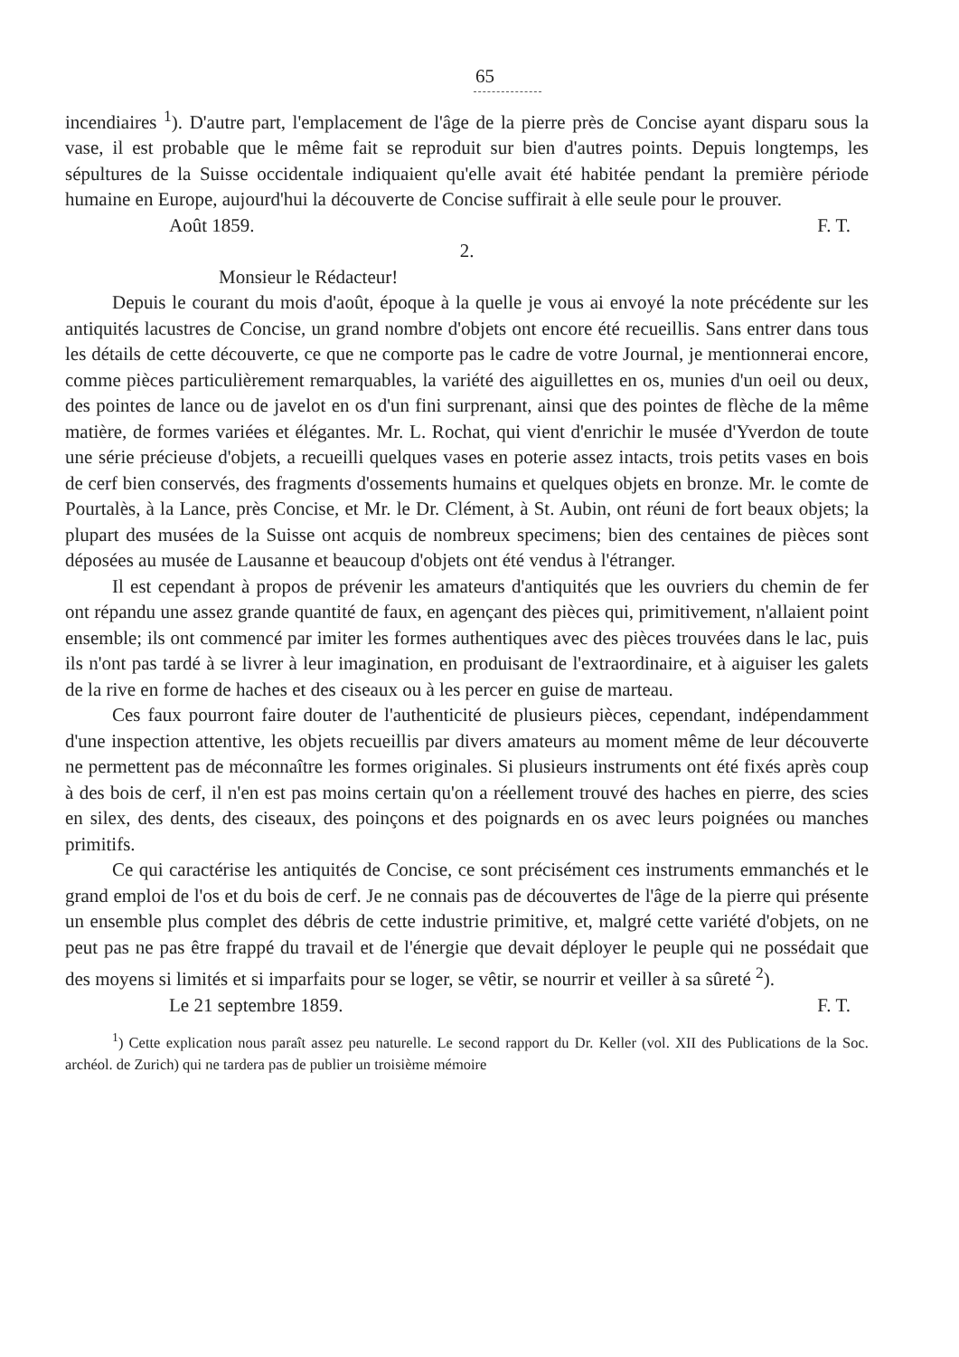65
incendiaires <sup>1</sup>). D'autre part, l'emplacement de l'âge de la pierre près de Concise ayant disparu sous la vase, il est probable que le même fait se reproduit sur bien d'autres points. Depuis longtemps, les sépultures de la Suisse occidentale indiquaient qu'elle avait été habitée pendant la première période humaine en Europe, aujourd'hui la découverte de Concise suffirait à elle seule pour le prouver.
Août 1859. F. T.
2.
Monsieur le Rédacteur!
Depuis le courant du mois d'août, époque à la quelle je vous ai envoyé la note précédente sur les antiquités lacustres de Concise, un grand nombre d'objets ont encore été recueillis. Sans entrer dans tous les détails de cette découverte, ce que ne comporte pas le cadre de votre Journal, je mentionnerai encore, comme pièces particulièrement remarquables, la variété des aiguillettes en os, munies d'un oeil ou deux, des pointes de lance ou de javelot en os d'un fini surprenant, ainsi que des pointes de flèche de la même matière, de formes variées et élégantes. Mr. L. Rochat, qui vient d'enrichir le musée d'Yverdon de toute une série précieuse d'objets, a recueilli quelques vases en poterie assez intacts, trois petits vases en bois de cerf bien conservés, des fragments d'ossements humains et quelques objets en bronze. Mr. le comte de Pourtalès, à la Lance, près Concise, et Mr. le Dr. Clément, à St. Aubin, ont réuni de fort beaux objets; la plupart des musées de la Suisse ont acquis de nombreux specimens; bien des centaines de pièces sont déposées au musée de Lausanne et beaucoup d'objets ont été vendus à l'étranger.
Il est cependant à propos de prévenir les amateurs d'antiquités que les ouvriers du chemin de fer ont répandu une assez grande quantité de faux, en agençant des pièces qui, primitivement, n'allaient point ensemble; ils ont commencé par imiter les formes authentiques avec des pièces trouvées dans le lac, puis ils n'ont pas tardé à se livrer à leur imagination, en produisant de l'extraordinaire, et à aiguiser les galets de la rive en forme de haches et des ciseaux ou à les percer en guise de marteau.
Ces faux pourront faire douter de l'authenticité de plusieurs pièces, cependant, indépendamment d'une inspection attentive, les objets recueillis par divers amateurs au moment même de leur découverte ne permettent pas de méconnaître les formes originales. Si plusieurs instruments ont été fixés après coup à des bois de cerf, il n'en est pas moins certain qu'on a réellement trouvé des haches en pierre, des scies en silex, des dents, des ciseaux, des poinçons et des poignards en os avec leurs poignées ou manches primitifs.
Ce qui caractérise les antiquités de Concise, ce sont précisément ces instruments emmanchés et le grand emploi de l'os et du bois de cerf. Je ne connais pas de découvertes de l'âge de la pierre qui présente un ensemble plus complet des débris de cette industrie primitive, et, malgré cette variété d'objets, on ne peut pas ne pas être frappé du travail et de l'énergie que devait déployer le peuple qui ne possédait que des moyens si limités et si imparfaits pour se loger, se vêtir, se nourrir et veiller à sa sûreté <sup>2</sup>).
Le 21 septembre 1859. F. T.
<sup>1</sup>) Cette explication nous paraît assez peu naturelle. Le second rapport du Dr. Keller (vol. XII des Publications de la Soc. archéol. de Zurich) qui ne tardera pas de publier un troisième mémoire